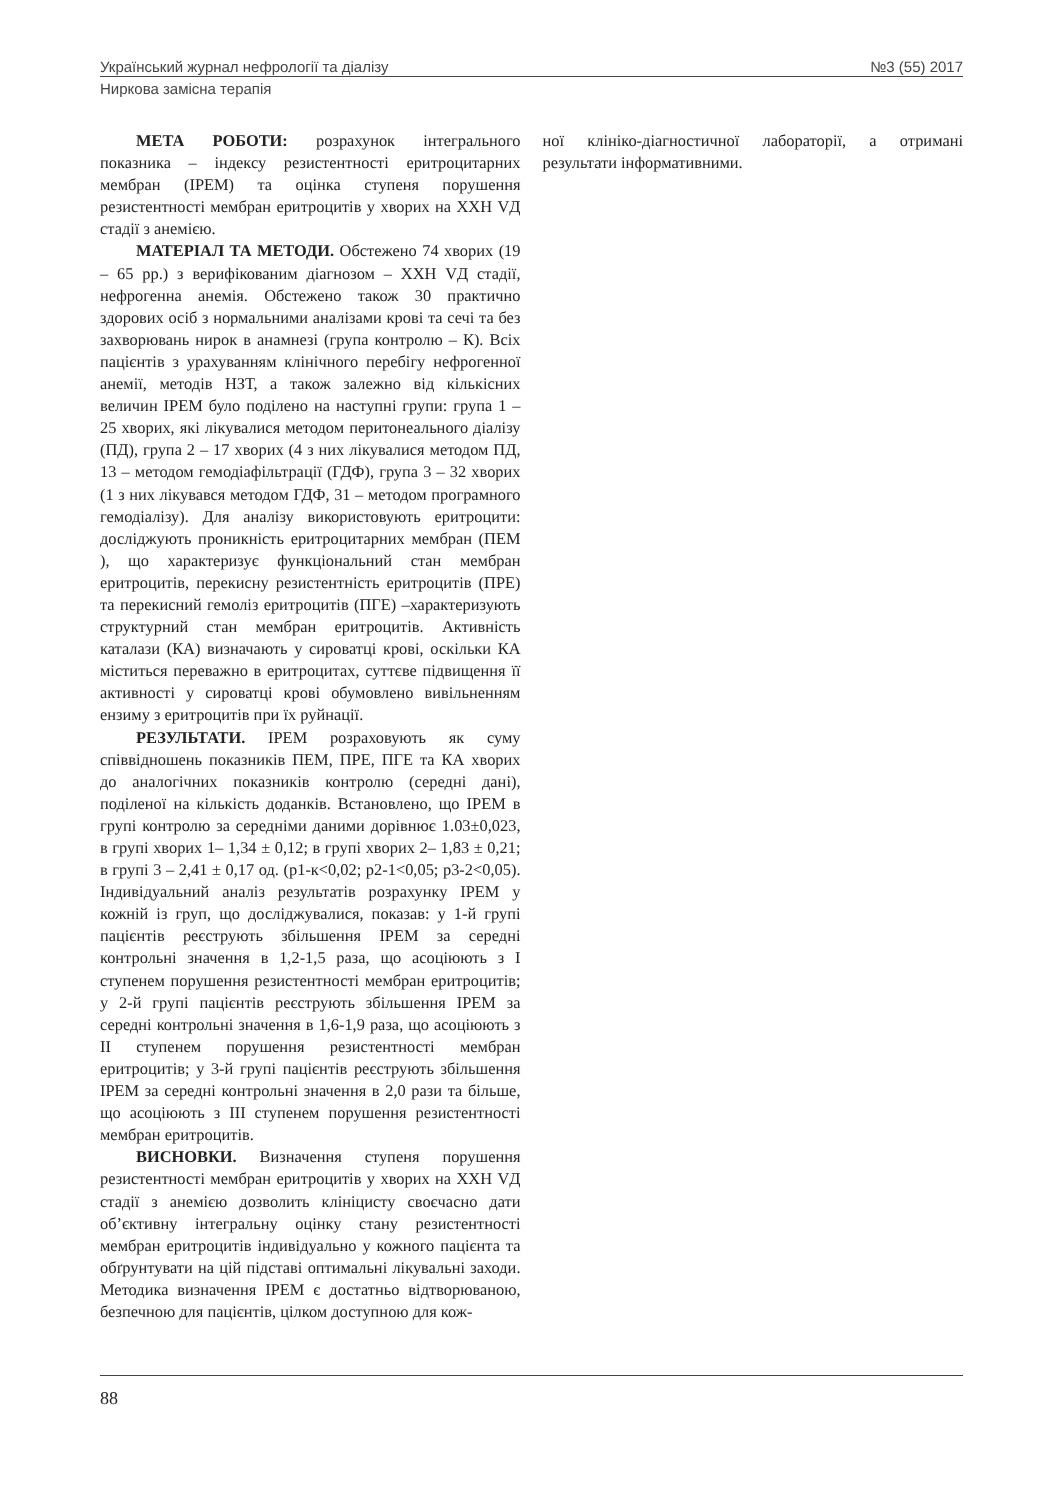Український журнал нефрології та діалізу №3 (55) 2017
Ниркова замісна терапія
МЕТА РОБОТИ: розрахунок інтегрального показника – індексу резистентності еритроцитарних мембран (ІРЕМ) та оцінка ступеня порушення резистентності мембран еритроцитів у хворих на ХХН VД стадії з анемією.
МАТЕРІАЛ ТА МЕТОДИ. Обстежено 74 хворих (19 – 65 рр.) з верифікованим діагнозом – ХХН VД стадії, нефрогенна анемія. Обстежено також 30 практично здорових осіб з нормальними аналізами крові та сечі та без захворювань нирок в анамнезі (група контролю – К). Всіх пацієнтів з урахуванням клінічного перебігу нефрогенної анемії, методів НЗТ, а також залежно від кількісних величин ІРЕМ було поділено на наступні групи: група 1 – 25 хворих, які лікувалися методом перитонеального діалізу (ПД), група 2 – 17 хворих (4 з них лікувалися методом ПД, 13 – методом гемодіафільтрації (ГДФ), група 3 – 32 хворих (1 з них лікувався методом ГДФ, 31 – методом програмного гемодіалізу). Для аналізу використовують еритроцити: досліджують проникність еритроцитарних мембран (ПЕМ ), що характеризує функціональний стан мембран еритроцитів, перекисну резистентність еритроцитів (ПРЕ) та перекисний гемоліз еритроцитів (ПГЕ) –характеризують структурний стан мембран еритроцитів. Активність каталази (КА) визначають у сироватці крові, оскільки КА міститься переважно в еритроцитах, суттєве підвищення її активності у сироватці крові обумовлено вивільненням ензиму з еритроцитів при їх руйнації.
РЕЗУЛЬТАТИ. ІРЕМ розраховують як суму співвідношень показників ПЕМ, ПРЕ, ПГЕ та КА хворих до аналогічних показників контролю (середні дані), поділеної на кількість доданків. Встановлено, що ІРЕМ в групі контролю за середніми даними дорівнює 1.03±0,023, в групі хворих 1– 1,34 ± 0,12; в групі хворих 2– 1,83 ± 0,21; в групі 3 – 2,41 ± 0,17 од. (p1-к<0,02; p2-1<0,05; p3-2<0,05). Індивідуальний аналіз результатів розрахунку ІРЕМ у кожній із груп, що досліджувалися, показав: у 1-й групі пацієнтів реєструють збільшення ІРЕМ за середні контрольні значення в 1,2-1,5 раза, що асоціюють з І ступенем порушення резистентності мембран еритроцитів; у 2-й групі пацієнтів реєструють збільшення ІРЕМ за середні контрольні значення в 1,6-1,9 раза, що асоціюють з ІІ ступенем порушення резистентності мембран еритроцитів; у 3-й групі пацієнтів реєструють збільшення ІРЕМ за середні контрольні значення в 2,0 рази та більше, що асоціюють з ІІІ ступенем порушення резистентності мембран еритроцитів.
ВИСНОВКИ. Визначення ступеня порушення резистентності мембран еритроцитів у хворих на ХХН VД стадії з анемією дозволить клініцисту своєчасно дати об’єктивну інтегральну оцінку стану резистентності мембран еритроцитів індивідуально у кожного пацієнта та обґрунтувати на цій підставі оптимальні лікувальні заходи. Методика визначення ІРЕМ є достатньо відтворюваною, безпечною для пацієнтів, цілком доступною для кож-
ної клініко-діагностичної лабораторії, а отримані результати інформативними.
88